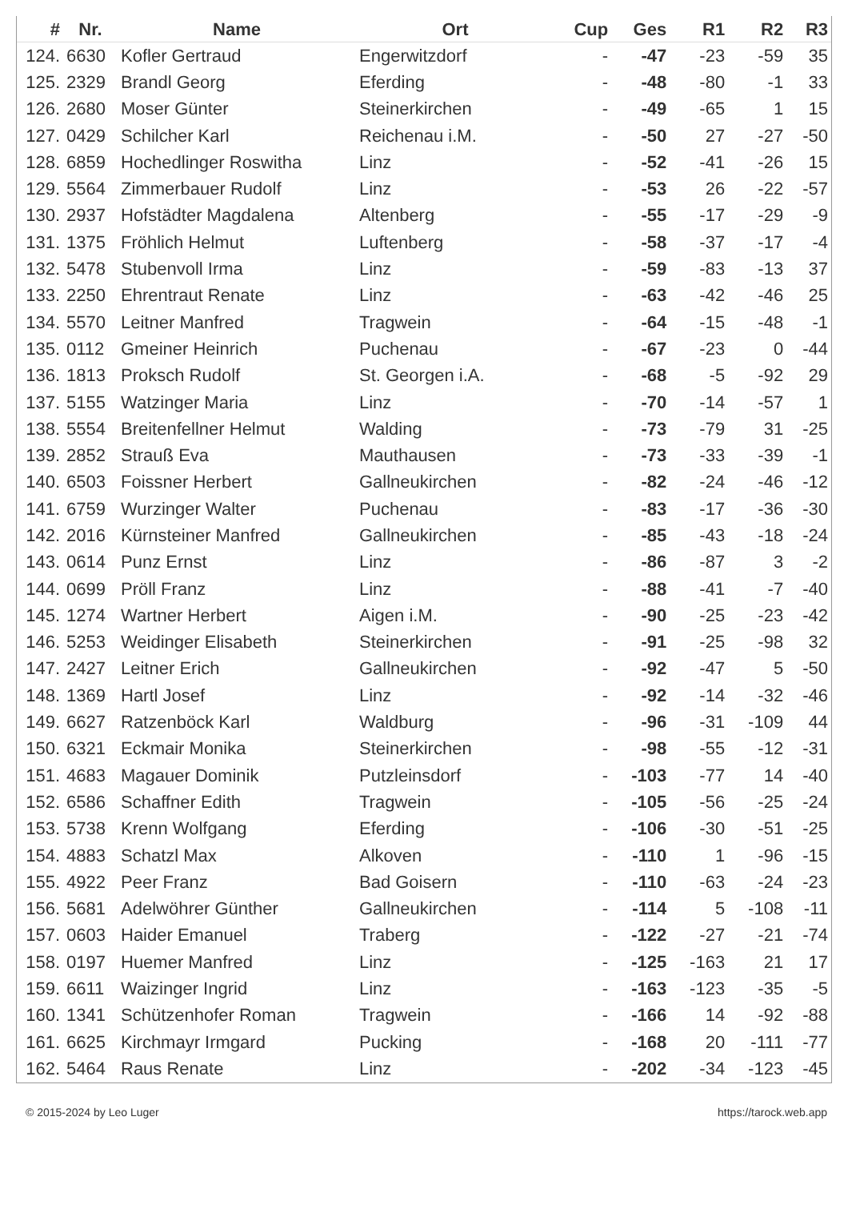| # | Nr. | Name | Ort | Cup | Ges | R1 | R2 | R3 |
| --- | --- | --- | --- | --- | --- | --- | --- | --- |
| 124. | 6630 | Kofler Gertraud | Engerwitzdorf | - | -47 | -23 | -59 | 35 |
| 125. | 2329 | Brandl Georg | Eferding | - | -48 | -80 | -1 | 33 |
| 126. | 2680 | Moser Günter | Steinerkirchen | - | -49 | -65 | 1 | 15 |
| 127. | 0429 | Schilcher Karl | Reichenau i.M. | - | -50 | 27 | -27 | -50 |
| 128. | 6859 | Hochedlinger Roswitha | Linz | - | -52 | -41 | -26 | 15 |
| 129. | 5564 | Zimmerbauer Rudolf | Linz | - | -53 | 26 | -22 | -57 |
| 130. | 2937 | Hofstädter Magdalena | Altenberg | - | -55 | -17 | -29 | -9 |
| 131. | 1375 | Fröhlich Helmut | Luftenberg | - | -58 | -37 | -17 | -4 |
| 132. | 5478 | Stubenvoll Irma | Linz | - | -59 | -83 | -13 | 37 |
| 133. | 2250 | Ehrentraut Renate | Linz | - | -63 | -42 | -46 | 25 |
| 134. | 5570 | Leitner Manfred | Tragwein | - | -64 | -15 | -48 | -1 |
| 135. | 0112 | Gmeiner Heinrich | Puchenau | - | -67 | -23 | 0 | -44 |
| 136. | 1813 | Proksch Rudolf | St. Georgen i.A. | - | -68 | -5 | -92 | 29 |
| 137. | 5155 | Watzinger Maria | Linz | - | -70 | -14 | -57 | 1 |
| 138. | 5554 | Breitenfellner Helmut | Walding | - | -73 | -79 | 31 | -25 |
| 139. | 2852 | Strauß Eva | Mauthausen | - | -73 | -33 | -39 | -1 |
| 140. | 6503 | Foissner Herbert | Gallneukirchen | - | -82 | -24 | -46 | -12 |
| 141. | 6759 | Wurzinger Walter | Puchenau | - | -83 | -17 | -36 | -30 |
| 142. | 2016 | Kürnsteiner Manfred | Gallneukirchen | - | -85 | -43 | -18 | -24 |
| 143. | 0614 | Punz Ernst | Linz | - | -86 | -87 | 3 | -2 |
| 144. | 0699 | Pröll Franz | Linz | - | -88 | -41 | -7 | -40 |
| 145. | 1274 | Wartner Herbert | Aigen i.M. | - | -90 | -25 | -23 | -42 |
| 146. | 5253 | Weidinger Elisabeth | Steinerkirchen | - | -91 | -25 | -98 | 32 |
| 147. | 2427 | Leitner Erich | Gallneukirchen | - | -92 | -47 | 5 | -50 |
| 148. | 1369 | Hartl Josef | Linz | - | -92 | -14 | -32 | -46 |
| 149. | 6627 | Ratzenböck Karl | Waldburg | - | -96 | -31 | -109 | 44 |
| 150. | 6321 | Eckmair Monika | Steinerkirchen | - | -98 | -55 | -12 | -31 |
| 151. | 4683 | Magauer Dominik | Putzleinsdorf | - | -103 | -77 | 14 | -40 |
| 152. | 6586 | Schaffner Edith | Tragwein | - | -105 | -56 | -25 | -24 |
| 153. | 5738 | Krenn Wolfgang | Eferding | - | -106 | -30 | -51 | -25 |
| 154. | 4883 | Schatzl Max | Alkoven | - | -110 | 1 | -96 | -15 |
| 155. | 4922 | Peer Franz | Bad Goisern | - | -110 | -63 | -24 | -23 |
| 156. | 5681 | Adelwöhrer Günther | Gallneukirchen | - | -114 | 5 | -108 | -11 |
| 157. | 0603 | Haider Emanuel | Traberg | - | -122 | -27 | -21 | -74 |
| 158. | 0197 | Huemer Manfred | Linz | - | -125 | -163 | 21 | 17 |
| 159. | 6611 | Waizinger Ingrid | Linz | - | -163 | -123 | -35 | -5 |
| 160. | 1341 | Schützenhofer Roman | Tragwein | - | -166 | 14 | -92 | -88 |
| 161. | 6625 | Kirchmayr Irmgard | Pucking | - | -168 | 20 | -111 | -77 |
| 162. | 5464 | Raus Renate | Linz | - | -202 | -34 | -123 | -45 |
© 2015-2024 by Leo Luger https://tarock.web.app